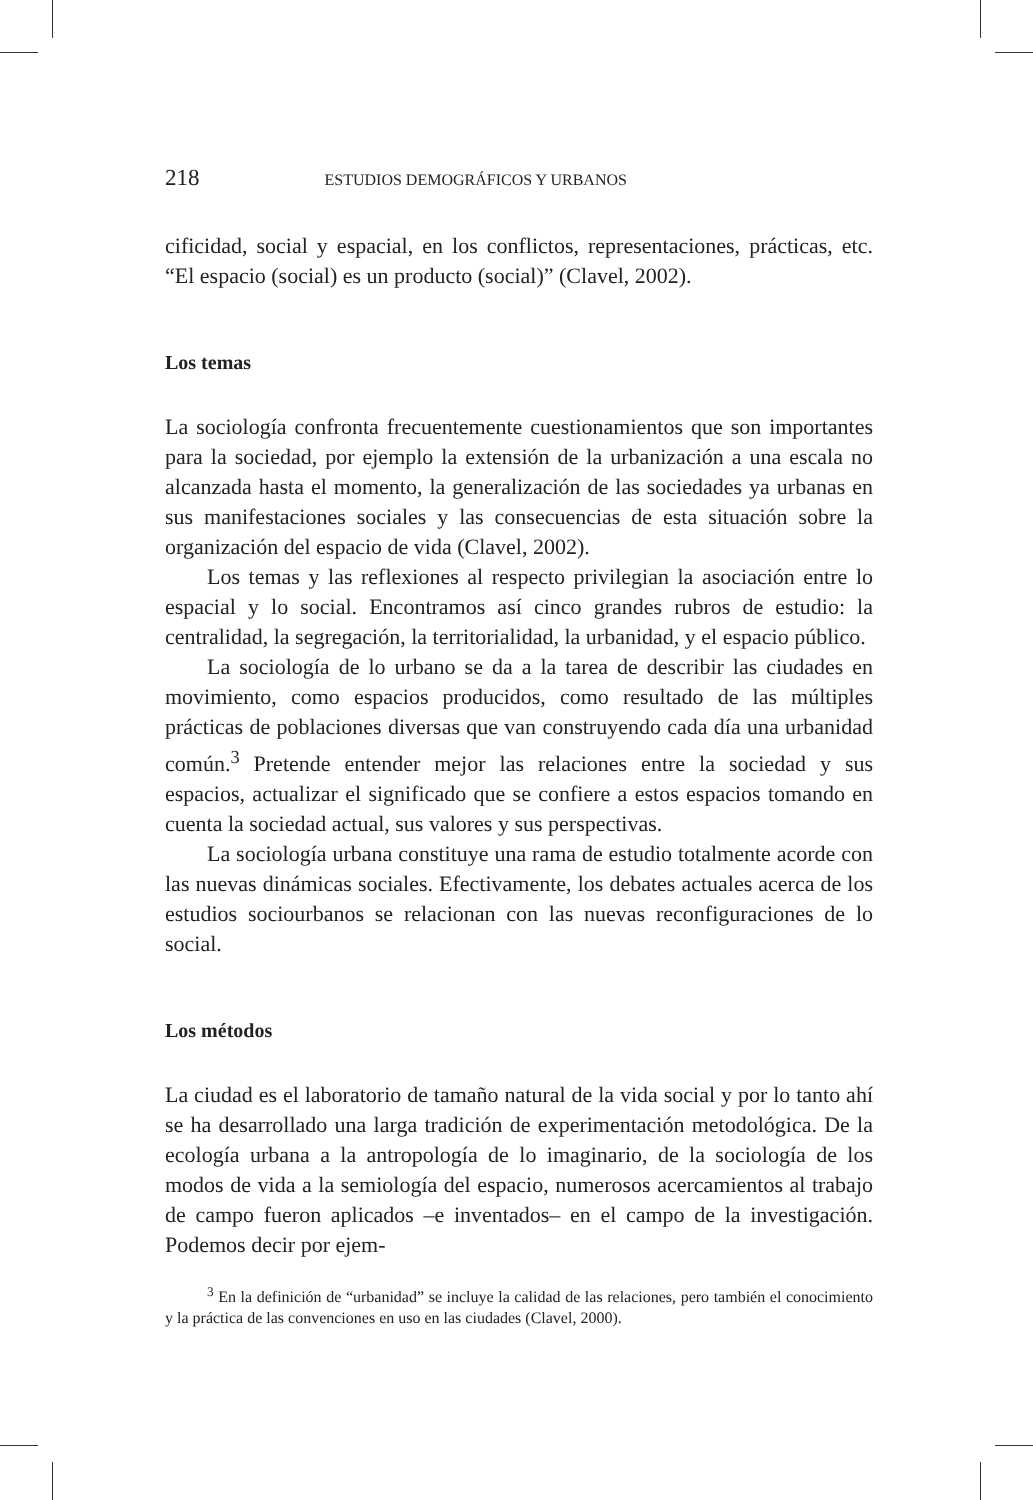218 ESTUDIOS DEMOGRÁFICOS Y URBANOS
cificidad, social y espacial, en los conflictos, representaciones, prácticas, etc. “El espacio (social) es un producto (social)” (Clavel, 2002).
Los temas
La sociología confronta frecuentemente cuestionamientos que son importantes para la sociedad, por ejemplo la extensión de la urbanización a una escala no alcanzada hasta el momento, la generalización de las sociedades ya urbanas en sus manifestaciones sociales y las consecuencias de esta situación sobre la organización del espacio de vida (Clavel, 2002).
Los temas y las reflexiones al respecto privilegian la asociación entre lo espacial y lo social. Encontramos así cinco grandes rubros de estudio: la centralidad, la segregación, la territorialidad, la urbanidad, y el espacio público.
La sociología de lo urbano se da a la tarea de describir las ciudades en movimiento, como espacios producidos, como resultado de las múltiples prácticas de poblaciones diversas que van construyendo cada día una urbanidad común.<sup>3</sup> Pretende entender mejor las relaciones entre la sociedad y sus espacios, actualizar el significado que se confiere a estos espacios tomando en cuenta la sociedad actual, sus valores y sus perspectivas.
La sociología urbana constituye una rama de estudio totalmente acorde con las nuevas dinámicas sociales. Efectivamente, los debates actuales acerca de los estudios sociourbanos se relacionan con las nuevas reconfiguraciones de lo social.
Los métodos
La ciudad es el laboratorio de tamaño natural de la vida social y por lo tanto ahí se ha desarrollado una larga tradición de experimentación metodológica. De la ecología urbana a la antropología de lo imaginario, de la sociología de los modos de vida a la semiología del espacio, numerosos acercamientos al trabajo de campo fueron aplicados –e inventados– en el campo de la investigación. Podemos decir por ejem-
<sup>3</sup> En la definición de “urbanidad” se incluye la calidad de las relaciones, pero también el conocimiento y la práctica de las convenciones en uso en las ciudades (Clavel, 2000).